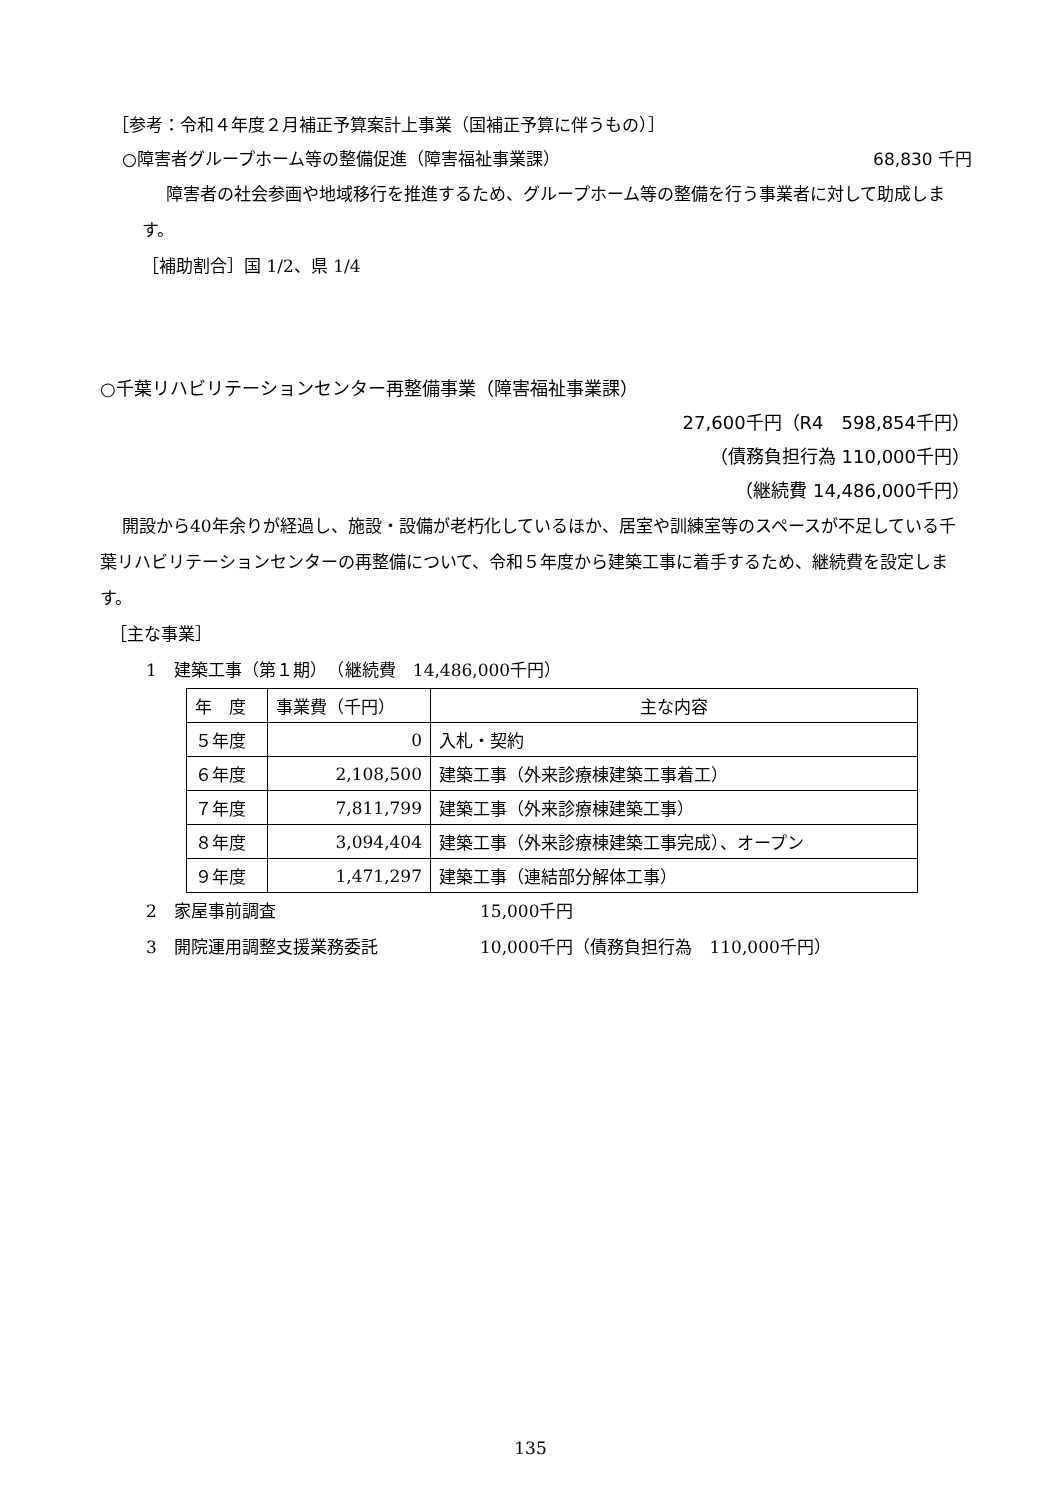［参考：令和４年度２月補正予算案計上事業（国補正予算に伴うもの）］
○障害者グループホーム等の整備促進（障害福祉事業課） 68,830 千円
障害者の社会参画や地域移行を推進するため、グループホーム等の整備を行う事業者に対して助成します。
［補助割合］国 1/2、県 1/4
○千葉リハビリテーションセンター再整備事業（障害福祉事業課）
27,600千円（R4　598,854千円）
（債務負担行為 110,000千円）
（継続費 14,486,000千円）
開設から40年余りが経過し、施設・設備が老朽化しているほか、居室や訓練室等のスペースが不足している千葉リハビリテーションセンターの再整備について、令和５年度から建築工事に着手するため、継続費を設定します。
［主な事業］
1　建築工事（第１期）　（継続費　14,486,000千円）
| 年 度 | 事業費（千円） | 主な内容 |
| ５年度 | 0 | 入札・契約 |
| ６年度 | 2,108,500 | 建築工事（外来診療棟建築工事着工） |
| ７年度 | 7,811,799 | 建築工事（外来診療棟建築工事） |
| ８年度 | 3,094,404 | 建築工事（外来診療棟建築工事完成）、オープン |
| ９年度 | 1,471,297 | 建築工事（連結部分解体工事） |
2　家屋事前調査 15,000千円
3　開院運用調整支援業務委託 10,000千円（債務負担行為　110,000千円）
135